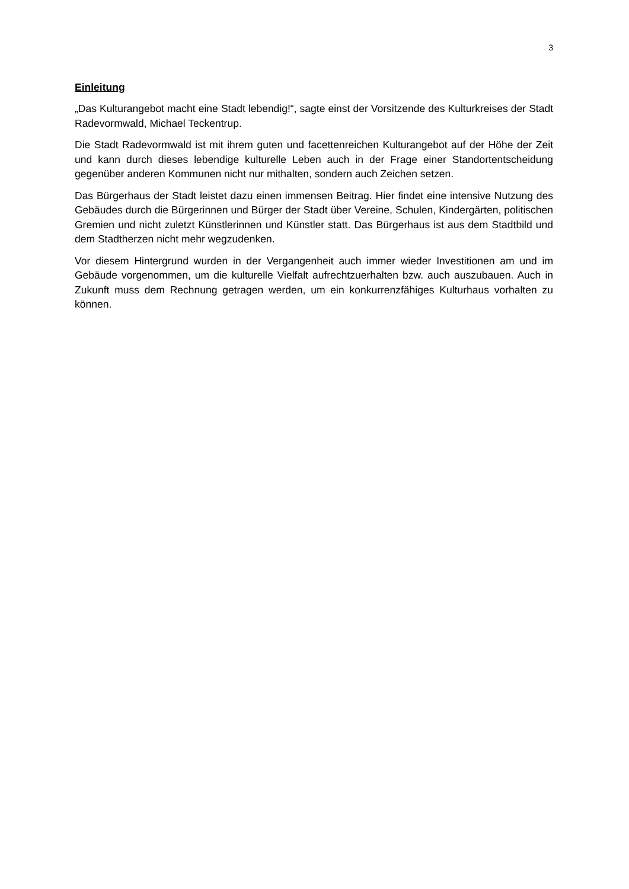3
Einleitung
„Das Kulturangebot macht eine Stadt lebendig!“, sagte einst der Vorsitzende des Kulturkreises der Stadt Radevormwald, Michael Teckentrup.
Die Stadt Radevormwald ist mit ihrem guten und facettenreichen Kulturangebot auf der Höhe der Zeit und kann durch dieses lebendige kulturelle Leben auch in der Frage einer Standortentscheidung gegenüber anderen Kommunen nicht nur mithalten, sondern auch Zeichen setzen.
Das Bürgerhaus der Stadt leistet dazu einen immensen Beitrag. Hier findet eine intensive Nutzung des Gebäudes durch die Bürgerinnen und Bürger der Stadt über Vereine, Schulen, Kindergärten, politischen Gremien und nicht zuletzt Künstlerinnen und Künstler statt. Das Bürgerhaus ist aus dem Stadtbild und dem Stadtherzen nicht mehr wegzudenken.
Vor diesem Hintergrund wurden in der Vergangenheit auch immer wieder Investitionen am und im Gebäude vorgenommen, um die kulturelle Vielfalt aufrechtzuerhalten bzw. auch auszubauen. Auch in Zukunft muss dem Rechnung getragen werden, um ein konkurrenzfähiges Kulturhaus vorhalten zu können.